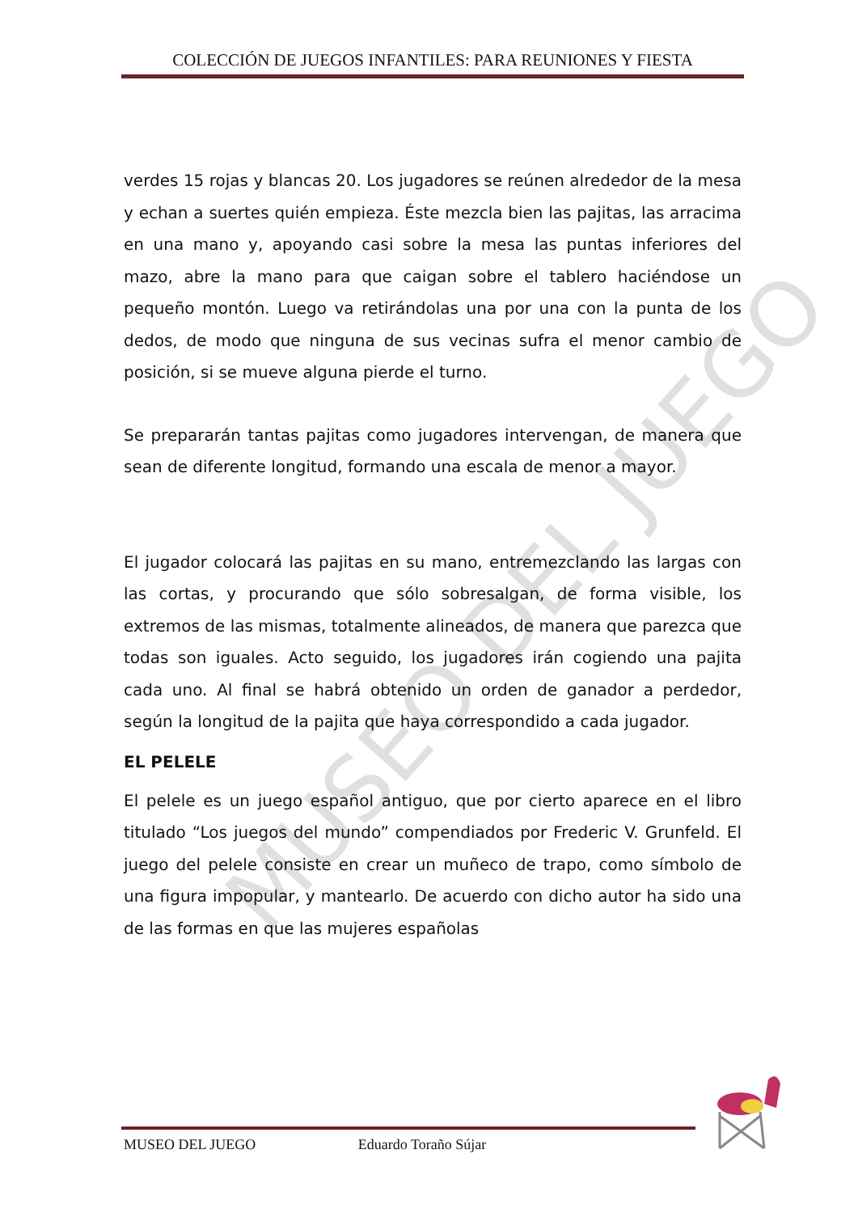COLECCIÓN DE JUEGOS INFANTILES: PARA REUNIONES Y FIESTA
MUSEO DEL JUEGO
verdes 15 rojas y blancas 20. Los jugadores se reúnen alrededor de la mesa y echan a suertes quién empieza. Éste mezcla bien las pajitas, las arracima en una mano y, apoyando casi sobre la mesa las puntas inferiores del mazo, abre la mano para que caigan sobre el tablero haciéndose un pequeño montón. Luego va retirándolas una por una con la punta de los dedos, de modo que ninguna de sus vecinas sufra el menor cambio de posición, si se mueve alguna pierde el turno.
Se prepararán tantas pajitas como jugadores intervengan, de manera que sean de diferente longitud, formando una escala de menor a mayor.
El jugador colocará las pajitas en su mano, entremezclando las largas con las cortas, y procurando que sólo sobresalgan, de forma visible, los extremos de las mismas, totalmente alineados, de manera que parezca que todas son iguales. Acto seguido, los jugadores irán cogiendo una pajita cada uno. Al final se habrá obtenido un orden de ganador a perdedor, según la longitud de la pajita que haya correspondido a cada jugador.
EL PELELE
El pelele es un juego español antiguo, que por cierto aparece en el libro titulado “Los juegos del mundo” compendiados por Frederic V. Grunfeld. El juego del pelele consiste en crear un muñeco de trapo, como símbolo de una figura impopular, y mantearlo. De acuerdo con dicho autor ha sido una de las formas en que las mujeres españolas
MUSEO DEL JUEGO Eduardo Toraño Sújar